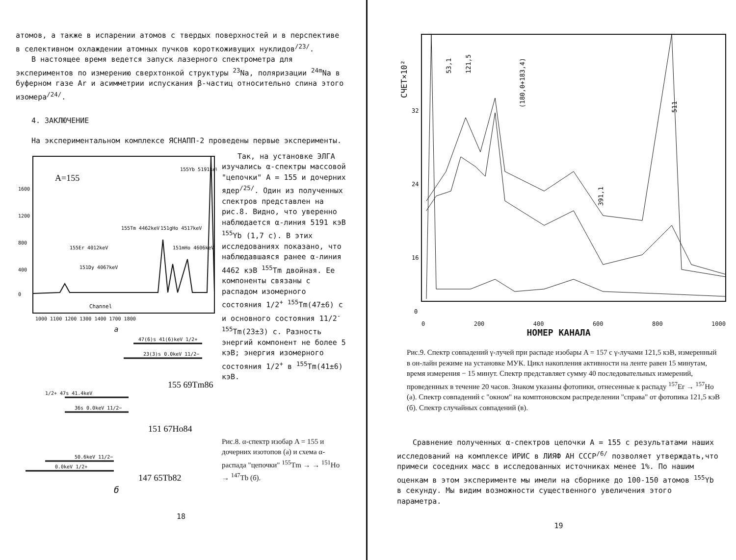атомов, а также в испарении атомов с твердых поверхностей и в перспективе в селективном охлаждении атомных пучков короткоживущих нуклидов<sup>/23/</sup>.
В настоящее время ведется запуск лазерного спектрометра для экспериментов по измерению сверхтонкой структуры <sup>23</sup>Na, поляризации <sup>24m</sup>Na в буферном газе Ar и асимметрии испускания β-частиц относительно спина этого изомера<sup>/24/</sup>.
4. ЗАКЛЮЧЕНИЕ
На экспериментальном комплексе ЯСНАПП-2 проведены первые эксперименты.
A=155
1600
1200
800
400
0
Channel
1000 1100 1200 1300 1400 1700 1800
155Yb 5191keV
155Tm 4462keV
151gHo 4517keV
151mHo 4606keV
155Er 4012keV
151Dy 4067keV
a
47(6)s 41(6)keV 1/2+
23(3)s 0.0keV 11/2−
155 69Tm86
1/2+ 47s 41.4keV
36s 0.0keV 11/2−
151 67Ho84
50.6keV 11/2−
0.0keV 1/2+
147 65Tb82
б
Так, на установке ЭЛГА изучались α-спектры массовой "цепочки" A = 155 и дочерних ядер<sup>/25/</sup>. Один из полученных спектров представлен на рис.8. Видно, что уверенно наблюдается α-линия 5191 кэВ <sup>155</sup>Yb (1,7 с). В этих исследованиях показано, что наблюдавшаяся ранее α-линия 4462 кэВ <sup>155</sup>Tm двойная. Ее компоненты связаны с распадом изомерного состояния 1/2<sup>+</sup> <sup>155</sup>Tm(47±6) с и основного состояния 11/2<sup>-</sup> <sup>155</sup>Tm(23±3) с. Разность энергий компонент не более 5 кэВ; энергия изомерного состояния 1/2<sup>+</sup> в <sup>155</sup>Tm(41±6) кэВ.
Рис.8. α-спектр изобар A = 155 и дочерних изотопов (а) и схема α-распада "цепочки" <sup>155</sup>Tm → → <sup>151</sup>Ho → <sup>147</sup>Tb (б).
18
СЧЕТ×10²
32
24
16
0
53,1
121,5
(180,0+183,4)
391,1
511
0 200 400 600 800 1000
640,6 721,9 849,9 а б в
НОМЕР КАНАЛА
Рис.9. Спектр совпадений γ-лучей при распаде изобары A = 157 с γ-лучами 121,5 кэВ, измеренный в он-лайн режиме на установке МУК. Цикл накопления активности на ленте равен 15 минутам, время измерения − 15 минут. Спектр представляет сумму 40 последовательных измерений, проведенных в течение 20 часов. Знаком указаны фотопики, отнесенные к распаду <sup>157</sup>Er → <sup>157</sup>Ho (а). Спектр совпадений с "окном" на комптоновском распределении "справа" от фотопика 121,5 кэВ (б). Спектр случайных совпадений (в).
Сравнение полученных α-спектров цепочки A = 155 с результатами наших исследований на комплексе ИРИС в ЛИЯФ АН СССР<sup>/6/</sup> позволяет утверждать,что примеси соседних масс в исследованных источниках менее 1%. По нашим оценкам в этом эксперименте мы имели на сборнике до 100-150 атомов <sup>155</sup>Yb в секунду. Мы видим возможности существенного увеличения этого параметра.
19